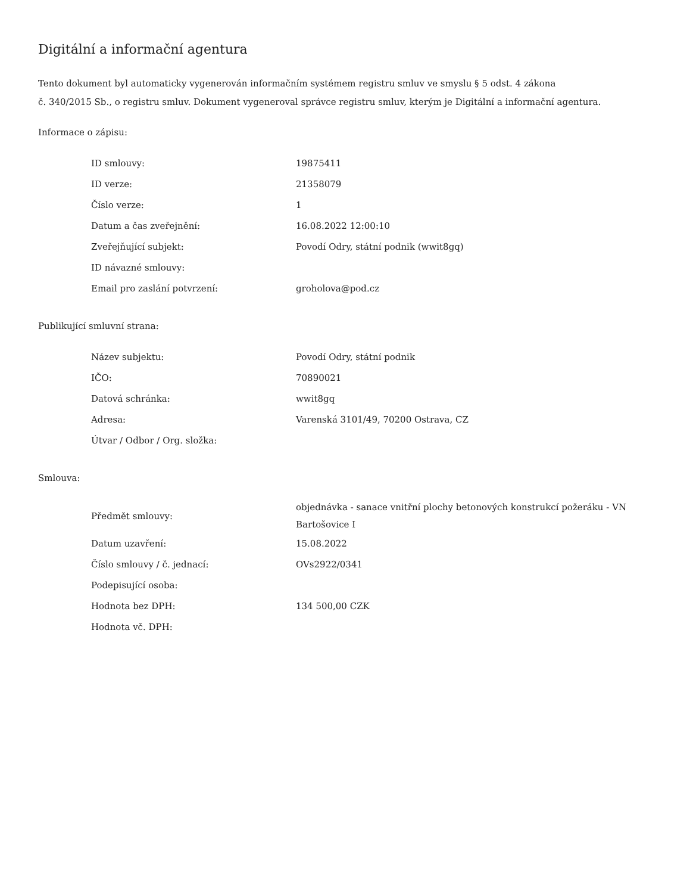Digitální a informační agentura
Tento dokument byl automaticky vygenerován informačním systémem registru smluv ve smyslu § 5 odst. 4 zákona
č. 340/2015 Sb., o registru smluv. Dokument vygeneroval správce registru smluv, kterým je Digitální a informační agentura.
Informace o zápisu:
| ID smlouvy: | 19875411 |
| ID verze: | 21358079 |
| Číslo verze: | 1 |
| Datum a čas zveřejnění: | 16.08.2022 12:00:10 |
| Zveřejňující subjekt: | Povodí Odry, státní podnik (wwit8gq) |
| ID návazné smlouvy: | |
| Email pro zaslání potvrzení: | groholova@pod.cz |
Publikující smluvní strana:
| Název subjektu: | Povodí Odry, státní podnik |
| IČO: | 70890021 |
| Datová schránka: | wwit8gq |
| Adresa: | Varenská 3101/49, 70200 Ostrava, CZ |
| Útvar / Odbor / Org. složka: | |
Smlouva:
| Předmět smlouvy: | objednávka - sanace vnitřní plochy betonových konstrukcí požeráku - VN Bartošovice I |
| Datum uzavření: | 15.08.2022 |
| Číslo smlouvy / č. jednací: | OVs2922/0341 |
| Podepisující osoba: | |
| Hodnota bez DPH: | 134 500,00 CZK |
| Hodnota vč. DPH: | |